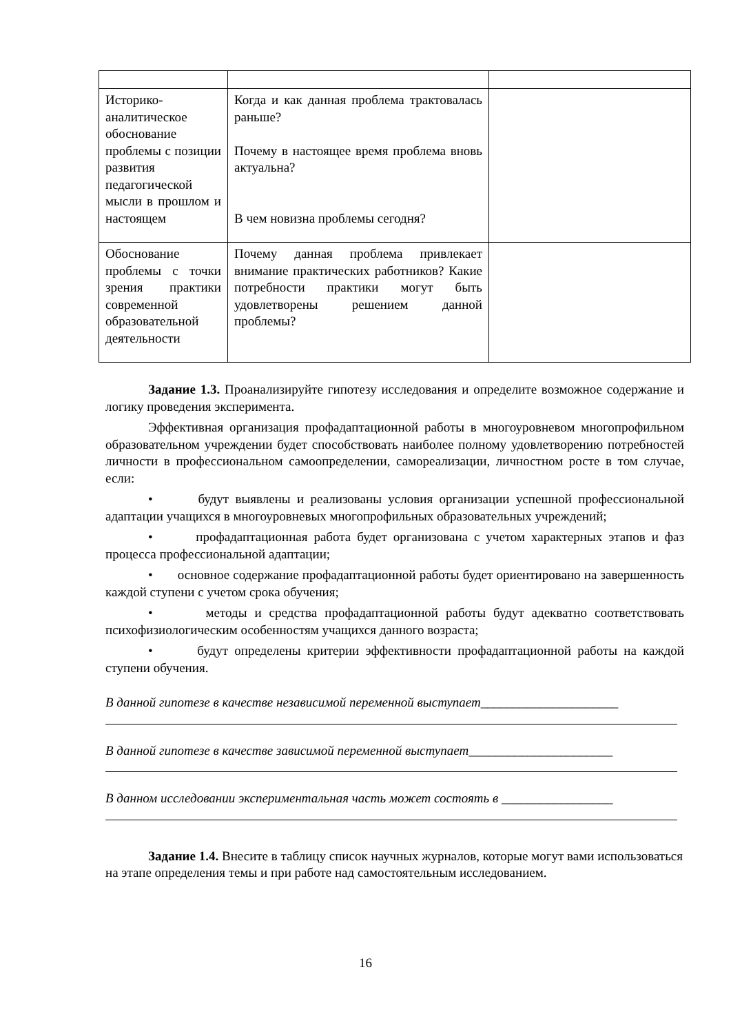| Историко-аналитическое обоснование проблемы с позиции развития педагогической мысли в прошлом и настоящем | Когда и как данная проблема трактовалась раньше? Почему в настоящее время проблема вновь актуальна? В чем новизна проблемы сегодня? | |
| Обоснование проблемы с точки зрения практики современной образовательной деятельности | Почему данная проблема привлекает внимание практических работников? Какие потребности практики могут быть удовлетворены решением данной проблемы? | |
Задание 1.3. Проанализируйте гипотезу исследования и определите возможное содержание и логику проведения эксперимента.
Эффективная организация профадаптационной работы в многоуровневом многопрофильном образовательном учреждении будет способствовать наиболее полному удовлетворению потребностей личности в профессиональном самоопределении, самореализации, личностном росте в том случае, если:
• будут выявлены и реализованы условия организации успешной профессиональной адаптации учащихся в многоуровневых многопрофильных образовательных учреждений;
• профадаптационная работа будет организована с учетом характерных этапов и фаз процесса профессиональной адаптации;
• основное содержание профадаптационной работы будет ориентировано на завершенность каждой ступени с учетом срока обучения;
• методы и средства профадаптационной работы будут адекватно соответствовать психофизиологическим особенностям учащихся данного возраста;
• будут определены критерии эффективности профадаптационной работы на каждой ступени обучения.
В данной гипотезе в качестве независимой переменной выступает_____________________
В данной гипотезе в качестве зависимой переменной выступает______________________
В данном исследовании экспериментальная часть может состоять в _________________
Задание 1.4. Внесите в таблицу список научных журналов, которые могут вами использоваться на этапе определения темы и при работе над самостоятельным исследованием.
16